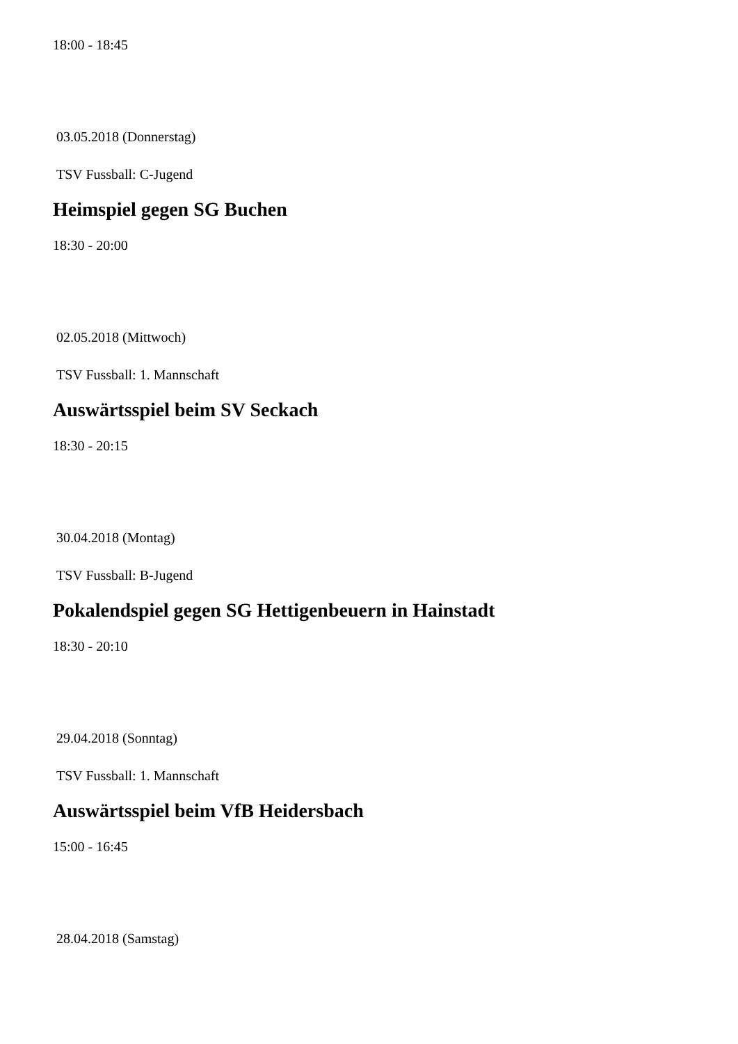18:00 - 18:45
03.05.2018 (Donnerstag)
TSV Fussball: C-Jugend
Heimspiel gegen SG Buchen
18:30 - 20:00
02.05.2018 (Mittwoch)
TSV Fussball: 1. Mannschaft
Auswärtsspiel beim SV Seckach
18:30 - 20:15
30.04.2018 (Montag)
TSV Fussball: B-Jugend
Pokalendspiel gegen SG Hettigenbeuern in Hainstadt
18:30 - 20:10
29.04.2018 (Sonntag)
TSV Fussball: 1. Mannschaft
Auswärtsspiel beim VfB Heidersbach
15:00 - 16:45
28.04.2018 (Samstag)